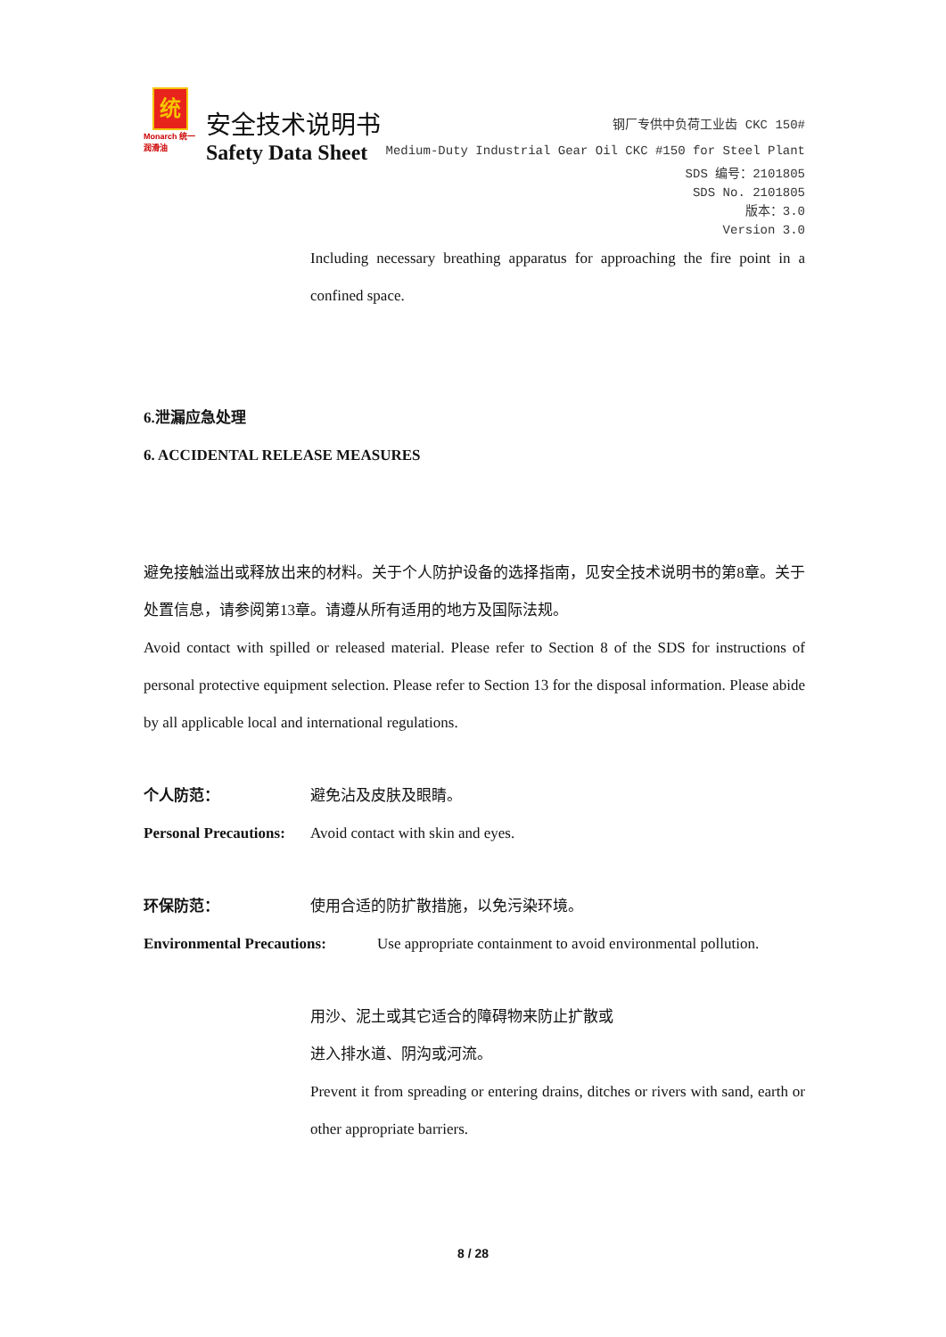统
Monarch 统一润滑油
安全技术说明书
Safety Data Sheet
钢厂专供中负荷工业齿 CKC 150#
Medium-Duty Industrial Gear Oil CKC #150 for Steel Plant
SDS 编号：2101805
SDS No. 2101805
版本：3.0
Version 3.0
Including necessary breathing apparatus for approaching the fire point in a confined space.
6.泄漏应急处理
6. ACCIDENTAL RELEASE MEASURES
避免接触溢出或释放出来的材料。关于个人防护设备的选择指南，见安全技术说明书的第8章。关于处置信息，请参阅第13章。请遵从所有适用的地方及国际法规。
Avoid contact with spilled or released material. Please refer to Section 8 of the SDS for instructions of personal protective equipment selection. Please refer to Section 13 for the disposal information. Please abide by all applicable local and international regulations.
个人防范： 避免沾及皮肤及眼睛。
Personal Precautions: Avoid contact with skin and eyes.
环保防范： 使用合适的防扩散措施，以免污染环境。
Environmental Precautions: Use appropriate containment to avoid environmental pollution.
用沙、泥土或其它适合的障碍物来防止扩散或
进入排水道、阴沟或河流。
Prevent it from spreading or entering drains, ditches or rivers with sand, earth or other appropriate barriers.
8 / 28